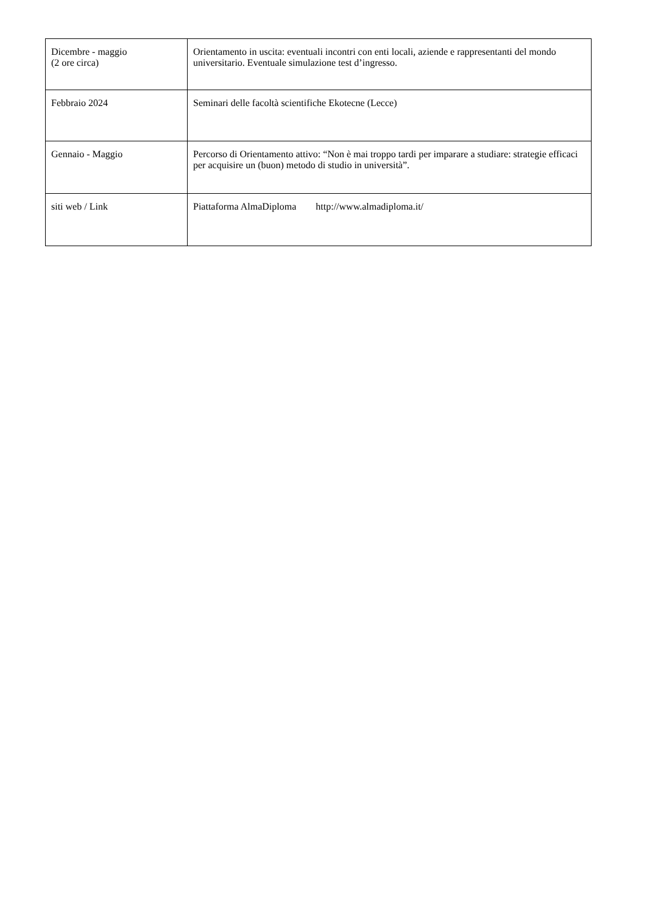| Dicembre - maggio (2 ore circa) | Orientamento in uscita: eventuali incontri con enti locali, aziende e rappresentanti del mondo universitario. Eventuale simulazione test d’ingresso. |
| Febbraio 2024 | Seminari delle facoltà scientifiche Ekotecne (Lecce) |
| Gennaio - Maggio | Percorso di Orientamento attivo: “Non è mai troppo tardi per imparare a studiare: strategie efficaci per acquisire un (buon) metodo di studio in università”. |
| siti web / Link | Piattaforma AlmaDiploma http://www.almadiploma.it/ |